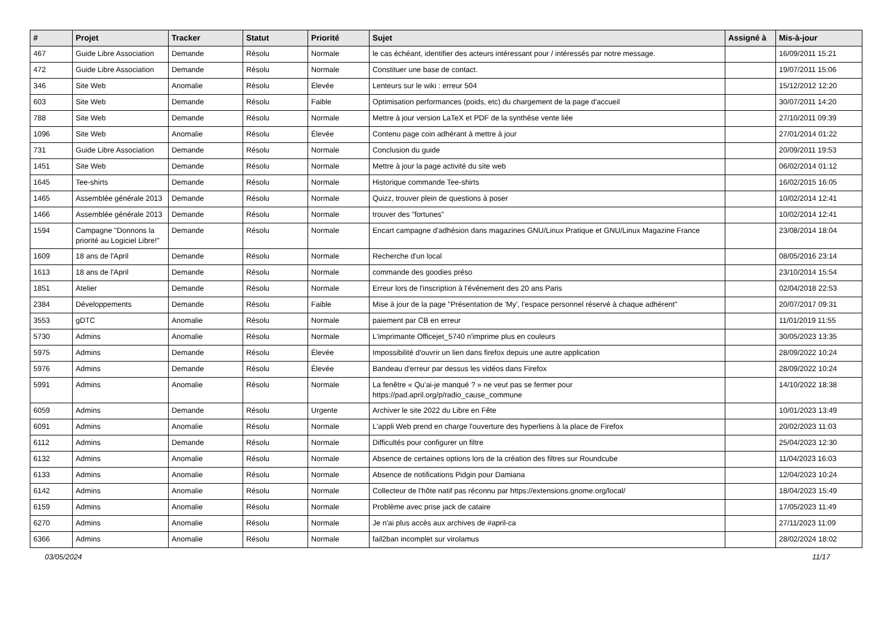| # | Projet | Tracker | Statut | Priorité | Sujet | Assigné à | Mis-à-jour |
| --- | --- | --- | --- | --- | --- | --- | --- |
| 467 | Guide Libre Association | Demande | Résolu | Normale | le cas échéant, identifier des acteurs intéressant pour / intéressés par notre message. | | 16/09/2011 15:21 |
| 472 | Guide Libre Association | Demande | Résolu | Normale | Constituer une base de contact. | | 19/07/2011 15:06 |
| 346 | Site Web | Anomalie | Résolu | Élevée | Lenteurs sur le wiki : erreur 504 | | 15/12/2012 12:20 |
| 603 | Site Web | Demande | Résolu | Faible | Optimisation performances (poids, etc) du chargement de la page d'accueil | | 30/07/2011 14:20 |
| 788 | Site Web | Demande | Résolu | Normale | Mettre à jour version LaTeX et PDF de la synthèse vente liée | | 27/10/2011 09:39 |
| 1096 | Site Web | Anomalie | Résolu | Élevée | Contenu page coin adhérant à mettre à jour | | 27/01/2014 01:22 |
| 731 | Guide Libre Association | Demande | Résolu | Normale | Conclusion du guide | | 20/09/2011 19:53 |
| 1451 | Site Web | Demande | Résolu | Normale | Mettre à jour la page activité du site web | | 06/02/2014 01:12 |
| 1645 | Tee-shirts | Demande | Résolu | Normale | Historique commande Tee-shirts | | 16/02/2015 16:05 |
| 1465 | Assemblée générale 2013 | Demande | Résolu | Normale | Quizz, trouver plein de questions à poser | | 10/02/2014 12:41 |
| 1466 | Assemblée générale 2013 | Demande | Résolu | Normale | trouver des "fortunes" | | 10/02/2014 12:41 |
| 1594 | Campagne "Donnons la priorité au Logiciel Libre!" | Demande | Résolu | Normale | Encart campagne d'adhésion dans magazines GNU/Linux Pratique et GNU/Linux Magazine France | | 23/08/2014 18:04 |
| 1609 | 18 ans de l'April | Demande | Résolu | Normale | Recherche d'un local | | 08/05/2016 23:14 |
| 1613 | 18 ans de l'April | Demande | Résolu | Normale | commande des goodies préso | | 23/10/2014 15:54 |
| 1851 | Atelier | Demande | Résolu | Normale | Erreur lors de l'inscription à l'événement des 20 ans Paris | | 02/04/2018 22:53 |
| 2384 | Développements | Demande | Résolu | Faible | Mise à jour de la page "Présentation de 'My', l'espace personnel réservé à chaque adhérent" | | 20/07/2017 09:31 |
| 3553 | gDTC | Anomalie | Résolu | Normale | paiement par CB en erreur | | 11/01/2019 11:55 |
| 5730 | Admins | Anomalie | Résolu | Normale | L'imprimante Officejet_5740 n'imprime plus en couleurs | | 30/05/2023 13:35 |
| 5975 | Admins | Demande | Résolu | Élevée | Impossibilité d'ouvrir un lien dans firefox depuis une autre application | | 28/09/2022 10:24 |
| 5976 | Admins | Demande | Résolu | Élevée | Bandeau d'erreur par dessus les vidéos dans Firefox | | 28/09/2022 10:24 |
| 5991 | Admins | Anomalie | Résolu | Normale | La fenêtre « Qu’ai-je manqué ? » ne veut pas se fermer pour https://pad.april.org/p/radio_cause_commune | | 14/10/2022 18:38 |
| 6059 | Admins | Demande | Résolu | Urgente | Archiver le site 2022 du Libre en Fête | | 10/01/2023 13:49 |
| 6091 | Admins | Anomalie | Résolu | Normale | L'appli Web prend en charge l'ouverture des hyperliens à la place de Firefox | | 20/02/2023 11:03 |
| 6112 | Admins | Demande | Résolu | Normale | Difficultés pour configurer un filtre | | 25/04/2023 12:30 |
| 6132 | Admins | Anomalie | Résolu | Normale | Absence de certaines options lors de la création des filtres sur Roundcube | | 11/04/2023 16:03 |
| 6133 | Admins | Anomalie | Résolu | Normale | Absence de notifications Pidgin pour Damiana | | 12/04/2023 10:24 |
| 6142 | Admins | Anomalie | Résolu | Normale | Collecteur de l'hôte natif pas réconnu par https://extensions.gnome.org/local/ | | 18/04/2023 15:49 |
| 6159 | Admins | Anomalie | Résolu | Normale | Problème avec prise jack de cataire | | 17/05/2023 11:49 |
| 6270 | Admins | Anomalie | Résolu | Normale | Je n'ai plus accès aux archives de #april-ca | | 27/11/2023 11:09 |
| 6366 | Admins | Anomalie | Résolu | Normale | fail2ban incomplet sur virolamus | | 28/02/2024 18:02 |
03/05/2024 11/17